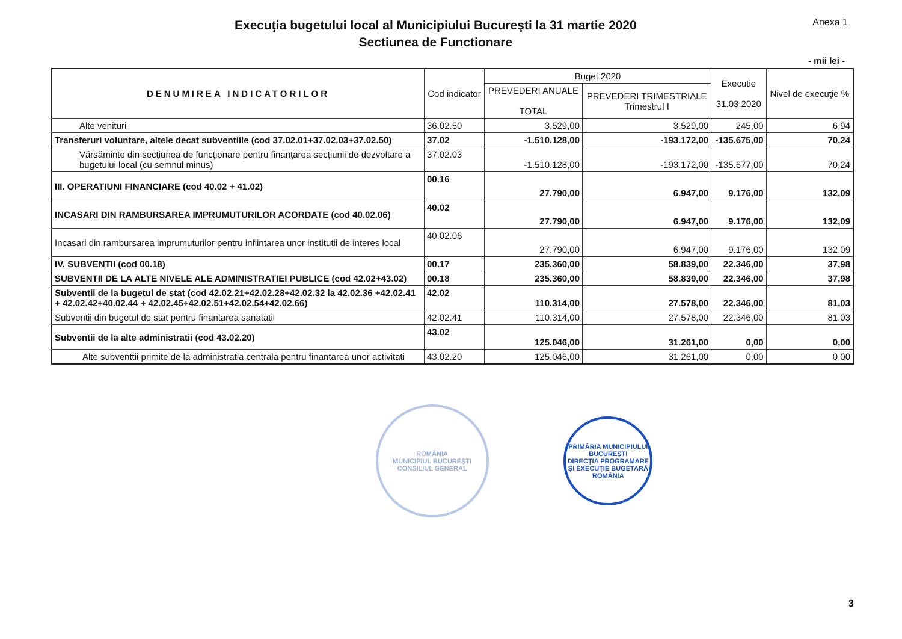Execuţia bugetului local al Municipiului Bucureşti la 31 martie 2020
Sectiunea de Functionare
Anexa 1
- mii lei -
| DENUMIREA INDICATORILOR | Cod indicator | Buget 2020 | | Executie 31.03.2020 | Nivel de execuţie % |
| --- | --- | --- | --- | --- | --- |
| | | PREVEDERI ANUALE TOTAL | PREVEDERI TRIMESTRIALE Trimestrul I | | |
| Alte venituri | 36.02.50 | 3.529,00 | 3.529,00 | 245,00 | 6,94 |
| Transferuri voluntare, altele decat subventiile (cod 37.02.01+37.02.03+37.02.50) | 37.02 | -1.510.128,00 | -193.172,00 | -135.675,00 | 70,24 |
| Vărsăminte din secţiunea de funcţionare pentru finanţarea secţiunii de dezvoltare a bugetului local (cu semnul minus) | 37.02.03 | -1.510.128,00 | -193.172,00 | -135.677,00 | 70,24 |
| III. OPERATIUNI FINANCIARE (cod 40.02 + 41.02) | 00.16 | 27.790,00 | 6.947,00 | 9.176,00 | 132,09 |
| INCASARI DIN RAMBURSAREA IMPRUMUTURILOR ACORDATE (cod 40.02.06) | 40.02 | 27.790,00 | 6.947,00 | 9.176,00 | 132,09 |
| Incasari din rambursarea imprumuturilor pentru infiintarea unor institutii de interes local | 40.02.06 | 27.790,00 | 6.947,00 | 9.176,00 | 132,09 |
| IV. SUBVENTII (cod 00.18) | 00.17 | 235.360,00 | 58.839,00 | 22.346,00 | 37,98 |
| SUBVENTII DE LA ALTE NIVELE ALE ADMINISTRATIEI PUBLICE (cod 42.02+43.02) | 00.18 | 235.360,00 | 58.839,00 | 22.346,00 | 37,98 |
| Subventii de la bugetul de stat (cod 42.02.21+42.02.28+42.02.32 la 42.02.36 +42.02.41 + 42.02.42+40.02.44 + 42.02.45+42.02.51+42.02.54+42.02.66) | 42.02 | 110.314,00 | 27.578,00 | 22.346,00 | 81,03 |
| Subventii din bugetul de stat pentru finantarea sanatatii | 42.02.41 | 110.314,00 | 27.578,00 | 22.346,00 | 81,03 |
| Subventii de la alte administratii (cod 43.02.20) | 43.02 | 125.046,00 | 31.261,00 | 0,00 | 0,00 |
| Alte subventtii primite de la administratia centrala pentru finantarea unor activitati | 43.02.20 | 125.046,00 | 31.261,00 | 0,00 | 0,00 |
ROMÂNIA
MUNICIPIUL BUCUREŞTI
CONSILIUL GENERAL
PRIMĂRIA MUNICIPIULUI BUCUREŞTI
DIRECŢIA PROGRAMARE ŞI EXECUŢIE BUGETARĂ
ROMÂNIA
3